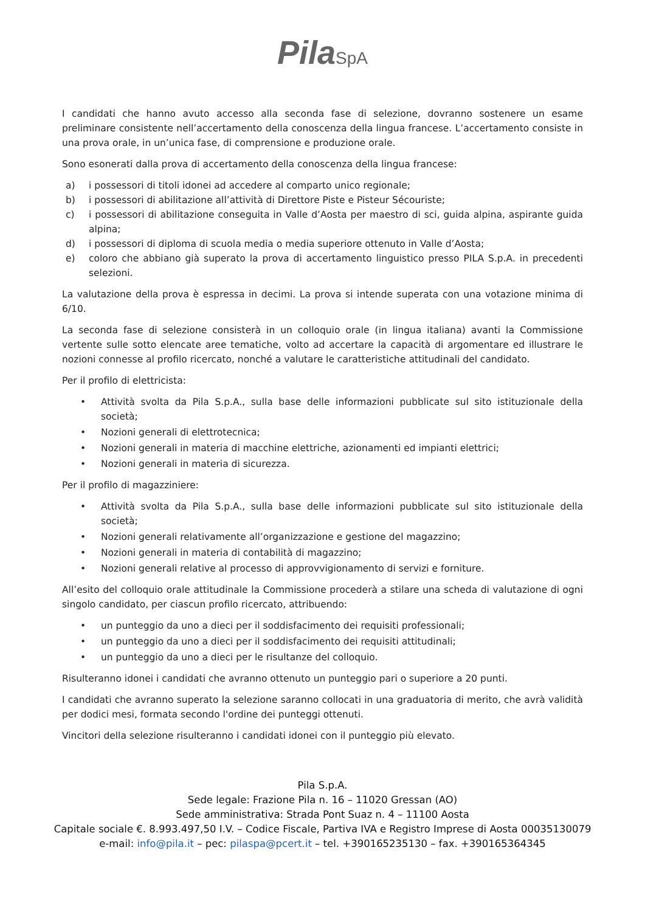Pila SpA
I candidati che hanno avuto accesso alla seconda fase di selezione, dovranno sostenere un esame preliminare consistente nell’accertamento della conoscenza della lingua francese. L’accertamento consiste in una prova orale, in un’unica fase, di comprensione e produzione orale.
Sono esonerati dalla prova di accertamento della conoscenza della lingua francese:
a) i possessori di titoli idonei ad accedere al comparto unico regionale;
b) i possessori di abilitazione all’attività di Direttore Piste e Pisteur Sécouriste;
c) i possessori di abilitazione conseguita in Valle d’Aosta per maestro di sci, guida alpina, aspirante guida alpina;
d) i possessori di diploma di scuola media o media superiore ottenuto in Valle d’Aosta;
e) coloro che abbiano già superato la prova di accertamento linguistico presso PILA S.p.A. in precedenti selezioni.
La valutazione della prova è espressa in decimi. La prova si intende superata con una votazione minima di 6/10.
La seconda fase di selezione consisterà in un colloquio orale (in lingua italiana) avanti la Commissione vertente sulle sotto elencate aree tematiche, volto ad accertare la capacità di argomentare ed illustrare le nozioni connesse al profilo ricercato, nonché a valutare le caratteristiche attitudinali del candidato.
Per il profilo di elettricista:
• Attività svolta da Pila S.p.A., sulla base delle informazioni pubblicate sul sito istituzionale della società;
• Nozioni generali di elettrotecnica;
• Nozioni generali in materia di macchine elettriche, azionamenti ed impianti elettrici;
• Nozioni generali in materia di sicurezza.
Per il profilo di magazziniere:
• Attività svolta da Pila S.p.A., sulla base delle informazioni pubblicate sul sito istituzionale della società;
• Nozioni generali relativamente all’organizzazione e gestione del magazzino;
• Nozioni generali in materia di contabilità di magazzino;
• Nozioni generali relative al processo di approvvigionamento di servizi e forniture.
All’esito del colloquio orale attitudinale la Commissione procederà a stilare una scheda di valutazione di ogni singolo candidato, per ciascun profilo ricercato, attribuendo:
• un punteggio da uno a dieci per il soddisfacimento dei requisiti professionali;
• un punteggio da uno a dieci per il soddisfacimento dei requisiti attitudinali;
• un punteggio da uno a dieci per le risultanze del colloquio.
Risulteranno idonei i candidati che avranno ottenuto un punteggio pari o superiore a 20 punti.
I candidati che avranno superato la selezione saranno collocati in una graduatoria di merito, che avrà validità per dodici mesi, formata secondo l'ordine dei punteggi ottenuti.
Vincitori della selezione risulteranno i candidati idonei con il punteggio più elevato.
Pila S.p.A.
Sede legale: Frazione Pila n. 16 – 11020 Gressan (AO)
Sede amministrativa: Strada Pont Suaz n. 4 – 11100 Aosta
Capitale sociale €. 8.993.497,50 I.V. – Codice Fiscale, Partiva IVA e Registro Imprese di Aosta 00035130079
e-mail: info@pila.it – pec: pilaspa@pcert.it – tel. +390165235130 – fax. +390165364345